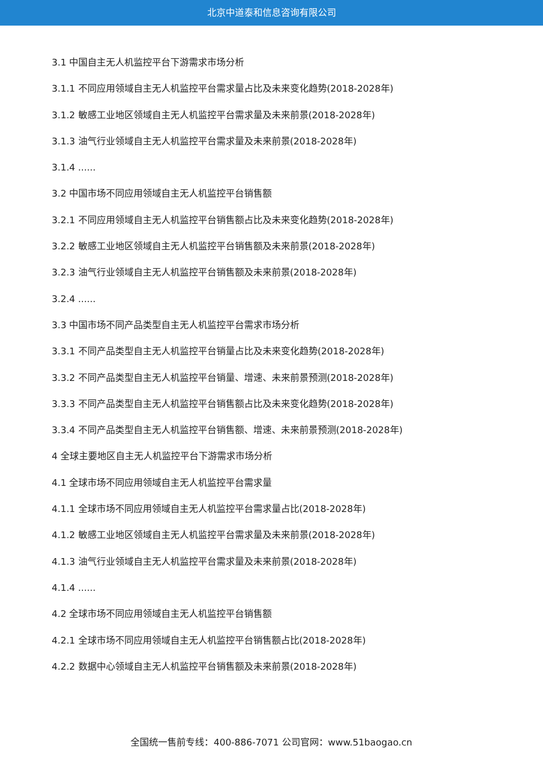北京中道泰和信息咨询有限公司
3.1 中国自主无人机监控平台下游需求市场分析
3.1.1 不同应用领域自主无人机监控平台需求量占比及未来变化趋势(2018-2028年)
3.1.2 敏感工业地区领域自主无人机监控平台需求量及未来前景(2018-2028年)
3.1.3 油气行业领域自主无人机监控平台需求量及未来前景(2018-2028年)
3.1.4 ......
3.2 中国市场不同应用领域自主无人机监控平台销售额
3.2.1 不同应用领域自主无人机监控平台销售额占比及未来变化趋势(2018-2028年)
3.2.2 敏感工业地区领域自主无人机监控平台销售额及未来前景(2018-2028年)
3.2.3 油气行业领域自主无人机监控平台销售额及未来前景(2018-2028年)
3.2.4 ......
3.3 中国市场不同产品类型自主无人机监控平台需求市场分析
3.3.1 不同产品类型自主无人机监控平台销量占比及未来变化趋势(2018-2028年)
3.3.2 不同产品类型自主无人机监控平台销量、增速、未来前景预测(2018-2028年)
3.3.3 不同产品类型自主无人机监控平台销售额占比及未来变化趋势(2018-2028年)
3.3.4 不同产品类型自主无人机监控平台销售额、增速、未来前景预测(2018-2028年)
4 全球主要地区自主无人机监控平台下游需求市场分析
4.1 全球市场不同应用领域自主无人机监控平台需求量
4.1.1 全球市场不同应用领域自主无人机监控平台需求量占比(2018-2028年)
4.1.2 敏感工业地区领域自主无人机监控平台需求量及未来前景(2018-2028年)
4.1.3 油气行业领域自主无人机监控平台需求量及未来前景(2018-2028年)
4.1.4 ......
4.2 全球市场不同应用领域自主无人机监控平台销售额
4.2.1 全球市场不同应用领域自主无人机监控平台销售额占比(2018-2028年)
4.2.2 数据中心领域自主无人机监控平台销售额及未来前景(2018-2028年)
全国统一售前专线：400-886-7071 公司官网：www.51baogao.cn